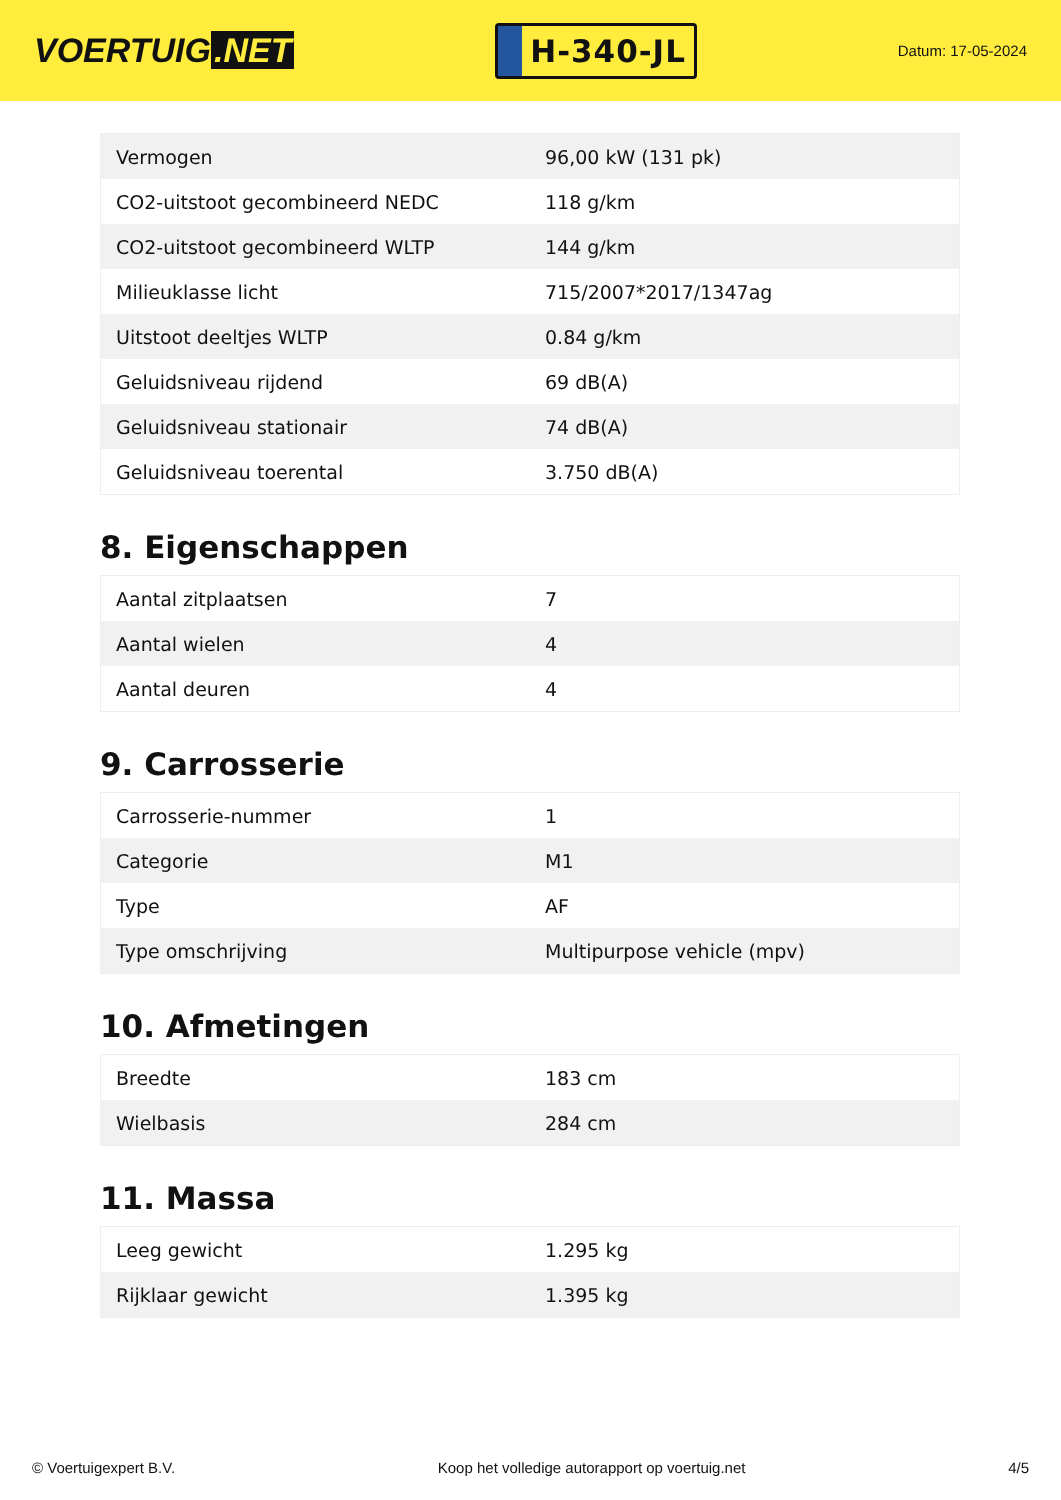VOERTUIG.NET
H-340-JL
Datum: 17-05-2024
| Vermogen | 96,00 kW (131 pk) |
| CO2-uitstoot gecombineerd NEDC | 118 g/km |
| CO2-uitstoot gecombineerd WLTP | 144 g/km |
| Milieuklasse licht | 715/2007*2017/1347ag |
| Uitstoot deeltjes WLTP | 0.84 g/km |
| Geluidsniveau rijdend | 69 dB(A) |
| Geluidsniveau stationair | 74 dB(A) |
| Geluidsniveau toerental | 3.750 dB(A) |
8. Eigenschappen
| Aantal zitplaatsen | 7 |
| Aantal wielen | 4 |
| Aantal deuren | 4 |
9. Carrosserie
| Carrosserie-nummer | 1 |
| Categorie | M1 |
| Type | AF |
| Type omschrijving | Multipurpose vehicle (mpv) |
10. Afmetingen
| Breedte | 183 cm |
| Wielbasis | 284 cm |
11. Massa
| Leeg gewicht | 1.295 kg |
| Rijklaar gewicht | 1.395 kg |
© Voertuigexpert B.V. Koop het volledige autorapport op voertuig.net 4/5